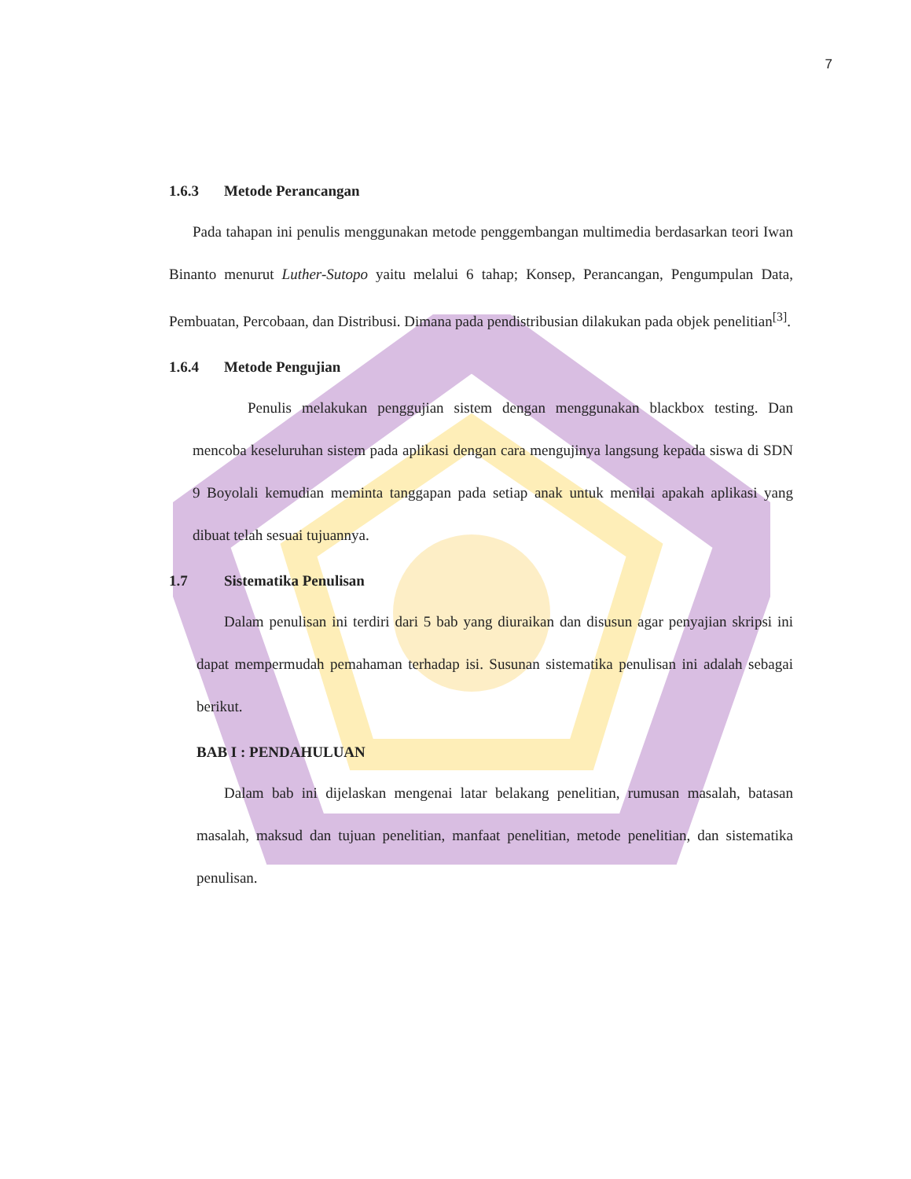7
1.6.3 Metode Perancangan
Pada tahapan ini penulis menggunakan metode penggembangan multimedia berdasarkan teori Iwan Binanto menurut Luther-Sutopo yaitu melalui 6 tahap; Konsep, Perancangan, Pengumpulan Data, Pembuatan, Percobaan, dan Distribusi. Dimana pada pendistribusian dilakukan pada objek penelitian<sup>[3]</sup>.
1.6.4 Metode Pengujian
Penulis melakukan penggujian sistem dengan menggunakan blackbox testing. Dan mencoba keseluruhan sistem pada aplikasi dengan cara mengujinya langsung kepada siswa di SDN 9 Boyolali kemudian meminta tanggapan pada setiap anak untuk menilai apakah aplikasi yang dibuat telah sesuai tujuannya.
1.7 Sistematika Penulisan
Dalam penulisan ini terdiri dari 5 bab yang diuraikan dan disusun agar penyajian skripsi ini dapat mempermudah pemahaman terhadap isi. Susunan sistematika penulisan ini adalah sebagai berikut.
BAB I : PENDAHULUAN
Dalam bab ini dijelaskan mengenai latar belakang penelitian, rumusan masalah, batasan masalah, maksud dan tujuan penelitian, manfaat penelitian, metode penelitian, dan sistematika penulisan.